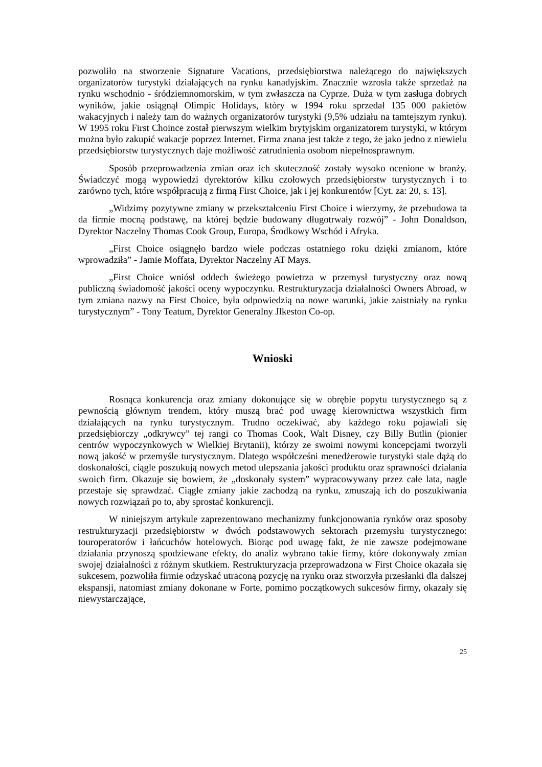pozwoliło na stworzenie Signature Vacations, przedsiębiorstwa należącego do największych organizatorów turystyki działających na rynku kanadyjskim. Znacznie wzrosła także sprzedaż na rynku wschodnio - śródziemnomorskim, w tym zwłaszcza na Cyprze. Duża w tym zasługa dobrych wyników, jakie osiągnął Olimpic Holidays, który w 1994 roku sprzedał 135 000 pakietów wakacyjnych i należy tam do ważnych organizatorów turystyki (9,5% udziału na tamtejszym rynku). W 1995 roku First Choince został pierwszym wielkim brytyjskim organizatorem turystyki, w którym można było zakupić wakacje poprzez Internet. Firma znana jest także z tego, że jako jedno z niewielu przedsiębiorstw turystycznych daje możliwość zatrudnienia osobom niepełnosprawnym.
Sposób przeprowadzenia zmian oraz ich skuteczność zostały wysoko ocenione w branży. Świadczyć mogą wypowiedzi dyrektorów kilku czołowych przedsiębiorstw turystycznych i to zarówno tych, które współpracują z firmą First Choice, jak i jej konkurentów [Cyt. za: 20, s. 13].
„Widzimy pozytywne zmiany w przekształceniu First Choice i wierzymy, że przebudowa ta da firmie mocną podstawę, na której będzie budowany długotrwały rozwój” - John Donaldson, Dyrektor Naczelny Thomas Cook Group, Europa, Środkowy Wschód i Afryka.
„First Choice osiągnęło bardzo wiele podczas ostatniego roku dzięki zmianom, które wprowadziła” - Jamie Moffata, Dyrektor Naczelny AT Mays.
„First Choice wniósł oddech świeżego powietrza w przemysł turystyczny oraz nową publiczną świadomość jakości oceny wypoczynku. Restrukturyzacja działalności Owners Abroad, w tym zmiana nazwy na First Choice, była odpowiedzią na nowe warunki, jakie zaistniały na rynku turystycznym” - Tony Teatum, Dyrektor Generalny Jlkeston Co-op.
Wnioski
Rosnąca konkurencja oraz zmiany dokonujące się w obrębie popytu turystycznego są z pewnością głównym trendem, który muszą brać pod uwagę kierownictwa wszystkich firm działających na rynku turystycznym. Trudno oczekiwać, aby każdego roku pojawiali się przedsiębiorczy „odkrywcy” tej rangi co Thomas Cook, Walt Disney, czy Billy Butlin (pionier centrów wypoczynkowych w Wielkiej Brytanii), którzy ze swoimi nowymi koncepcjami tworzyli nową jakość w przemyśle turystycznym. Dlatego współcześni menedżerowie turystyki stale dążą do doskonałości, ciągle poszukują nowych metod ulepszania jakości produktu oraz sprawności działania swoich firm. Okazuje się bowiem, że „doskonały system” wypracowywany przez całe lata, nagle przestaje się sprawdzać. Ciągłe zmiany jakie zachodzą na rynku, zmuszają ich do poszukiwania nowych rozwiązań po to, aby sprostać konkurencji.
W niniejszym artykule zaprezentowano mechanizmy funkcjonowania rynków oraz sposoby restrukturyzacji przedsiębiorstw w dwóch podstawowych sektorach przemysłu turystycznego: touroperatorów i łańcuchów hotelowych. Biorąc pod uwagę fakt, że nie zawsze podejmowane działania przynoszą spodziewane efekty, do analiz wybrano takie firmy, które dokonywały zmian swojej działalności z różnym skutkiem. Restrukturyzacja przeprowadzona w First Choice okazała się sukcesem, pozwoliła firmie odzyskać utraconą pozycję na rynku oraz stworzyła przesłanki dla dalszej ekspansji, natomiast zmiany dokonane w Forte, pomimo początkowych sukcesów firmy, okazały się niewystarczające,
25